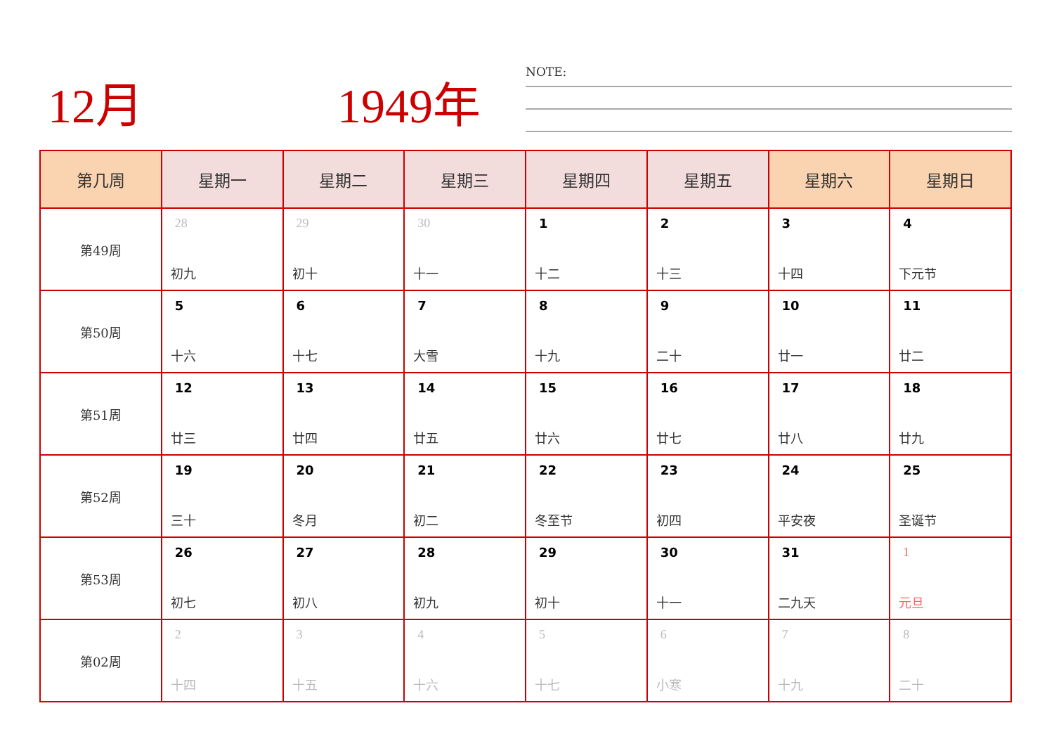12月 1949年 NOTE:
| 第几周 | 星期一 | 星期二 | 星期三 | 星期四 | 星期五 | 星期六 | 星期日 |
| --- | --- | --- | --- | --- | --- | --- | --- |
| 第49周 | 28 初九 | 29 初十 | 30 十一 | 1 十二 | 2 十三 | 3 十四 | 4 下元节 |
| 第50周 | 5 十六 | 6 十七 | 7 大雪 | 8 十九 | 9 二十 | 10 廿一 | 11 廿二 |
| 第51周 | 12 廿三 | 13 廿四 | 14 廿五 | 15 廿六 | 16 廿七 | 17 廿八 | 18 廿九 |
| 第52周 | 19 三十 | 20 冬月 | 21 初二 | 22 冬至节 | 23 初四 | 24 平安夜 | 25 圣诞节 |
| 第53周 | 26 初七 | 27 初八 | 28 初九 | 29 初十 | 30 十一 | 31 二九天 | 1 元旦 |
| 第02周 | 2 十四 | 3 十五 | 4 十六 | 5 十七 | 6 小寒 | 7 十九 | 8 二十 |